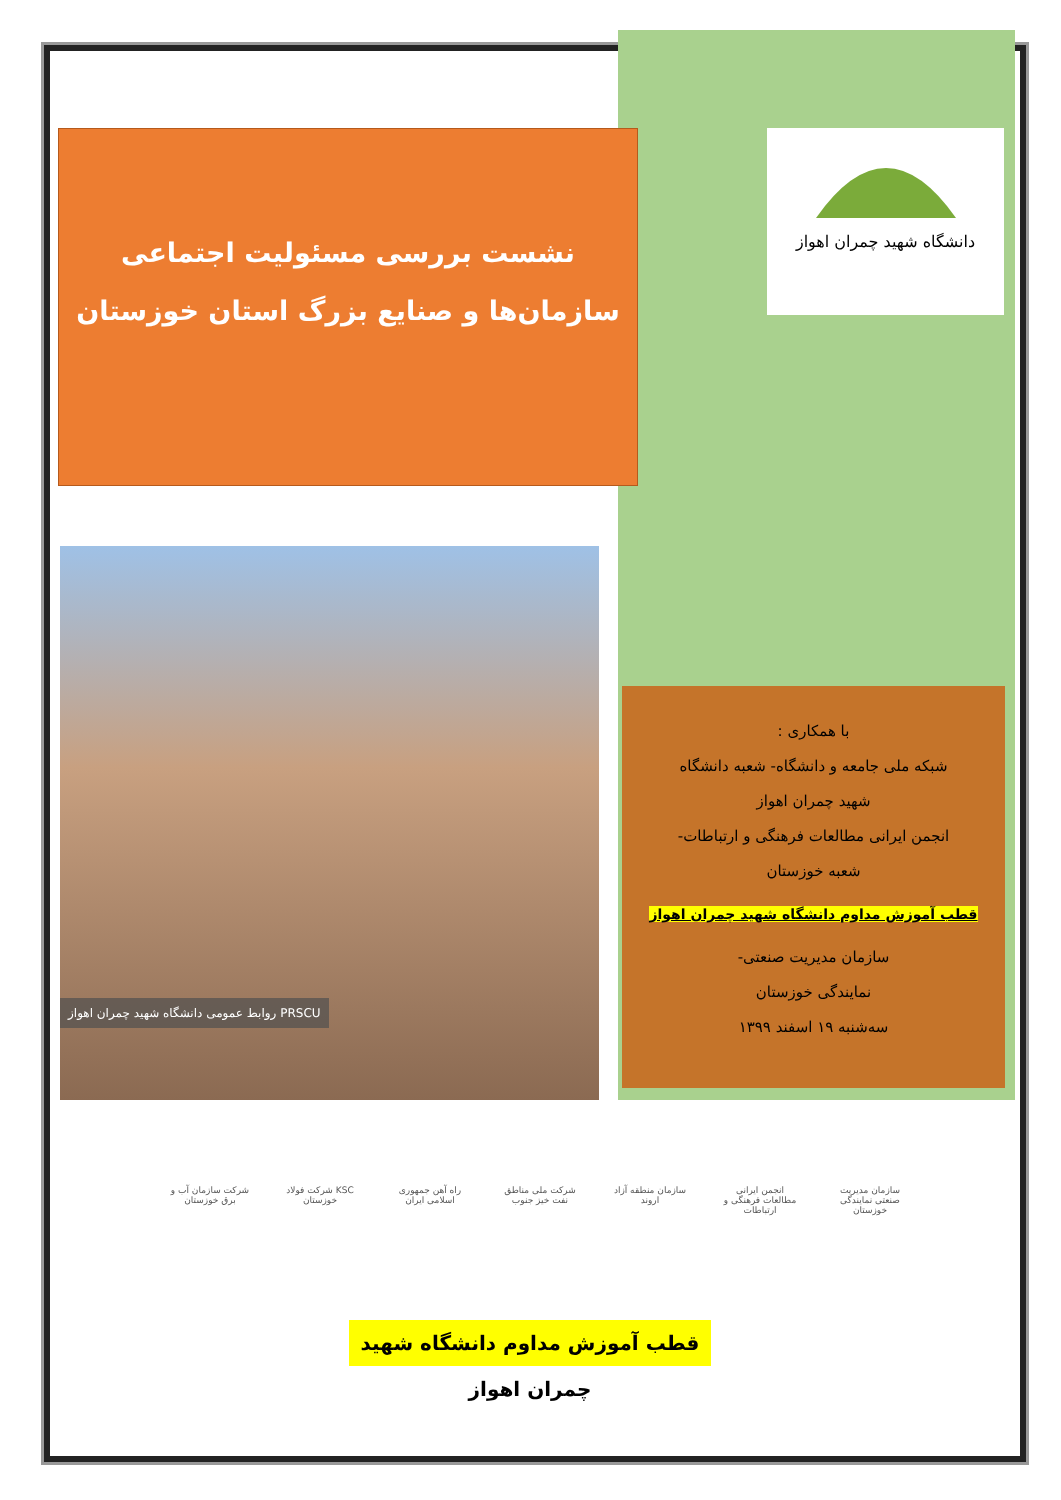نشست بررسی مسئولیت اجتماعی
سازمان‌ها و صنایع بزرگ استان خوزستان
دانشگاه شهید چمران اهواز
روابط عمومی دانشگاه شهید چمران اهواز PRSCU
با همکاری :
شبکه ملی جامعه و دانشگاه- شعبه دانشگاه
شهید چمران اهواز
انجمن ایرانی مطالعات فرهنگی و ارتباطات-
شعبه خوزستان
قطب آموزش مداوم دانشگاه شهید چمران اهواز
سازمان مدیریت صنعتی-
نمایندگی خوزستان
سه‌شنبه ۱۹ اسفند ۱۳۹۹
سازمان مدیریت صنعتی نمایندگی خوزستان
انجمن ایرانی مطالعات فرهنگی و ارتباطات
سازمان منطقه آزاد اروند
شرکت ملی مناطق نفت خیز جنوب
راه آهن جمهوری اسلامی ایران
KSC شرکت فولاد خوزستان
شرکت سازمان آب و برق خوزستان
قطب آموزش مداوم دانشگاه شهید چمران اهواز